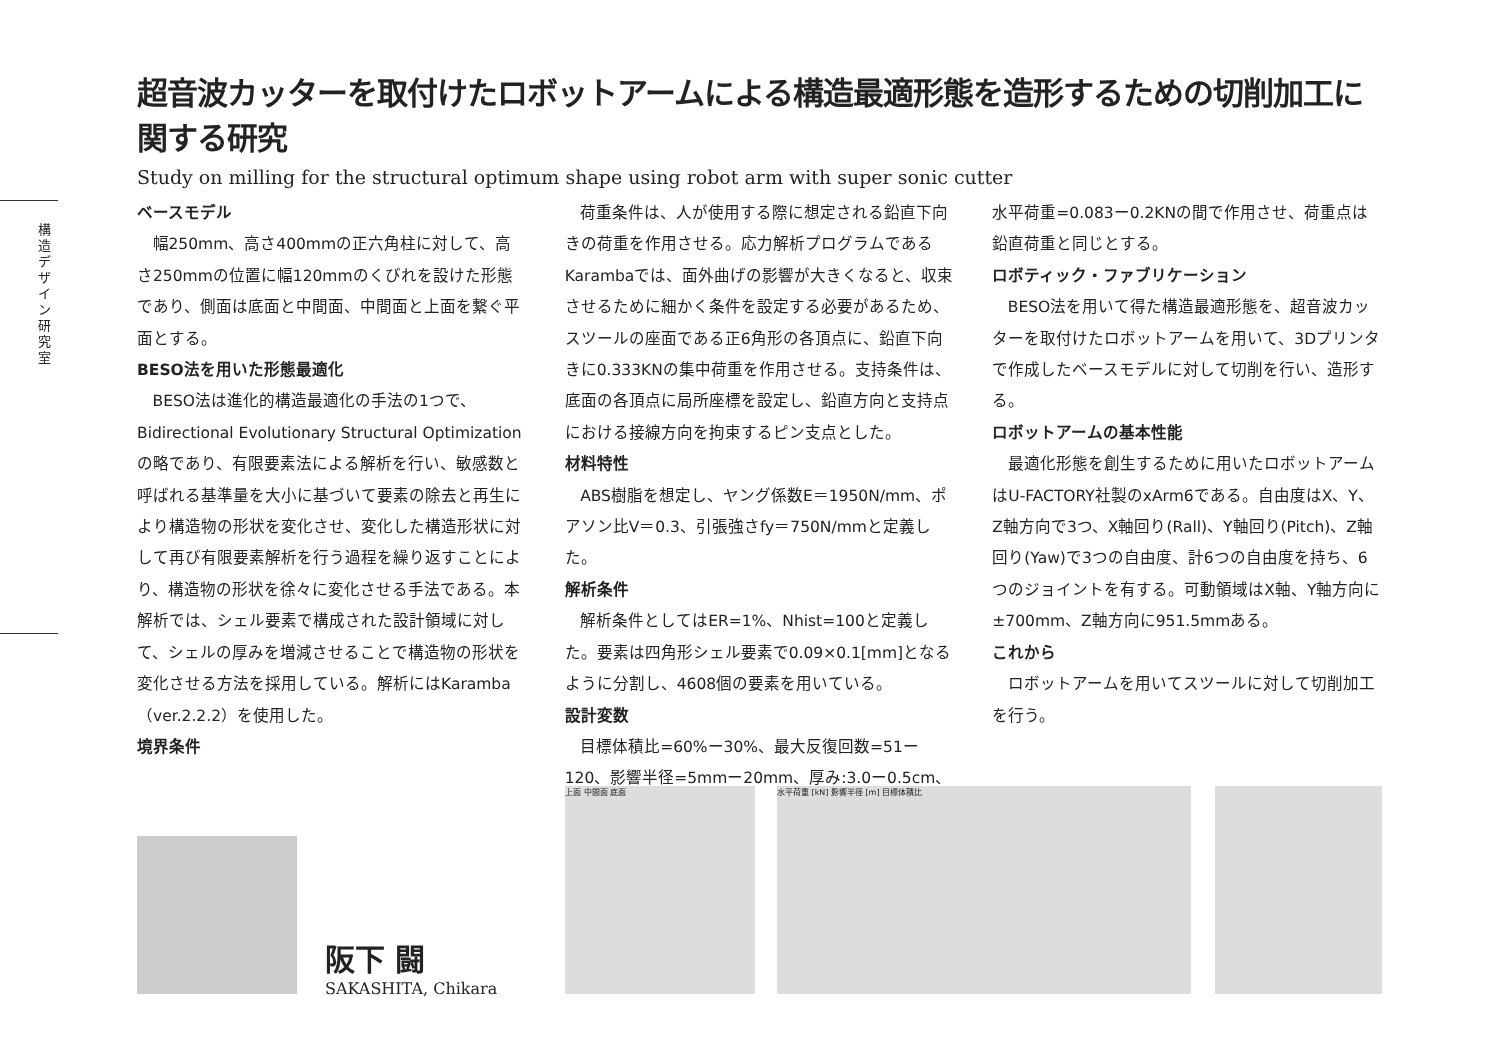構造デザイン研究室
超音波カッターを取付けたロボットアームによる構造最適形態を造形するための切削加工に関する研究
Study on milling for the structural optimum shape using robot arm with super sonic cutter
ベースモデル
幅250mm、高さ400mmの正六角柱に対して、高さ250mmの位置に幅120mmのくびれを設けた形態であり、側面は底面と中間面、中間面と上面を繋ぐ平面とする。
BESO法を用いた形態最適化
BESO法は進化的構造最適化の手法の1つで、Bidirectional Evolutionary Structural Optimization の略であり、有限要素法による解析を行い、敏感数と呼ばれる基準量を大小に基づいて要素の除去と再生により構造物の形状を変化させ、変化した構造形状に対して再び有限要素解析を行う過程を繰り返すことにより、構造物の形状を徐々に変化させる手法である。本解析では、シェル要素で構成された設計領域に対して、シェルの厚みを増減させることで構造物の形状を変化させる方法を採用している。解析にはKaramba（ver.2.2.2）を使用した。
境界条件
荷重条件は、人が使用する際に想定される鉛直下向きの荷重を作用させる。応力解析プログラムであるKarambaでは、面外曲げの影響が大きくなると、収束させるために細かく条件を設定する必要があるため、スツールの座面である正6角形の各頂点に、鉛直下向きに0.333KNの集中荷重を作用させる。支持条件は、底面の各頂点に局所座標を設定し、鉛直方向と支持点における接線方向を拘束するピン支点とした。
材料特性
ABS樹脂を想定し、ヤング係数E＝1950N/mm、ポアソン比V＝0.3、引張強さfy＝750N/mmと定義した。
解析条件
解析条件としてはER=1%、Nhist=100と定義した。要素は四角形シェル要素で0.09×0.1[mm]となるように分割し、4608個の要素を用いている。
設計変数
目標体積比=60%ー30%、最大反復回数=51ー120、影響半径=5mmー20mm、厚み:3.0ー0.5cm、水平荷重=0.083ー0.2KNの間で作用させ、荷重点は鉛直荷重と同じとする。
ロボティック・ファブリケーション
BESO法を用いて得た構造最適形態を、超音波カッターを取付けたロボットアームを用いて、3Dプリンタで作成したベースモデルに対して切削を行い、造形する。
ロボットアームの基本性能
最適化形態を創生するために用いたロボットアームはU-FACTORY社製のxArm6である。自由度はX、Y、Z軸方向で3つ、X軸回り(Rall)、Y軸回り(Pitch)、Z軸回り(Yaw)で3つの自由度、計6つの自由度を持ち、6つのジョイントを有する。可動領域はX軸、Y軸方向に±700mm、Z軸方向に951.5mmある。
これから
ロボットアームを用いてスツールに対して切削加工を行う。
阪下 闘
SAKASHITA, Chikara
上面 中間面 底面 水平荷重 [kN] 影響半径 [m] 目標体積比